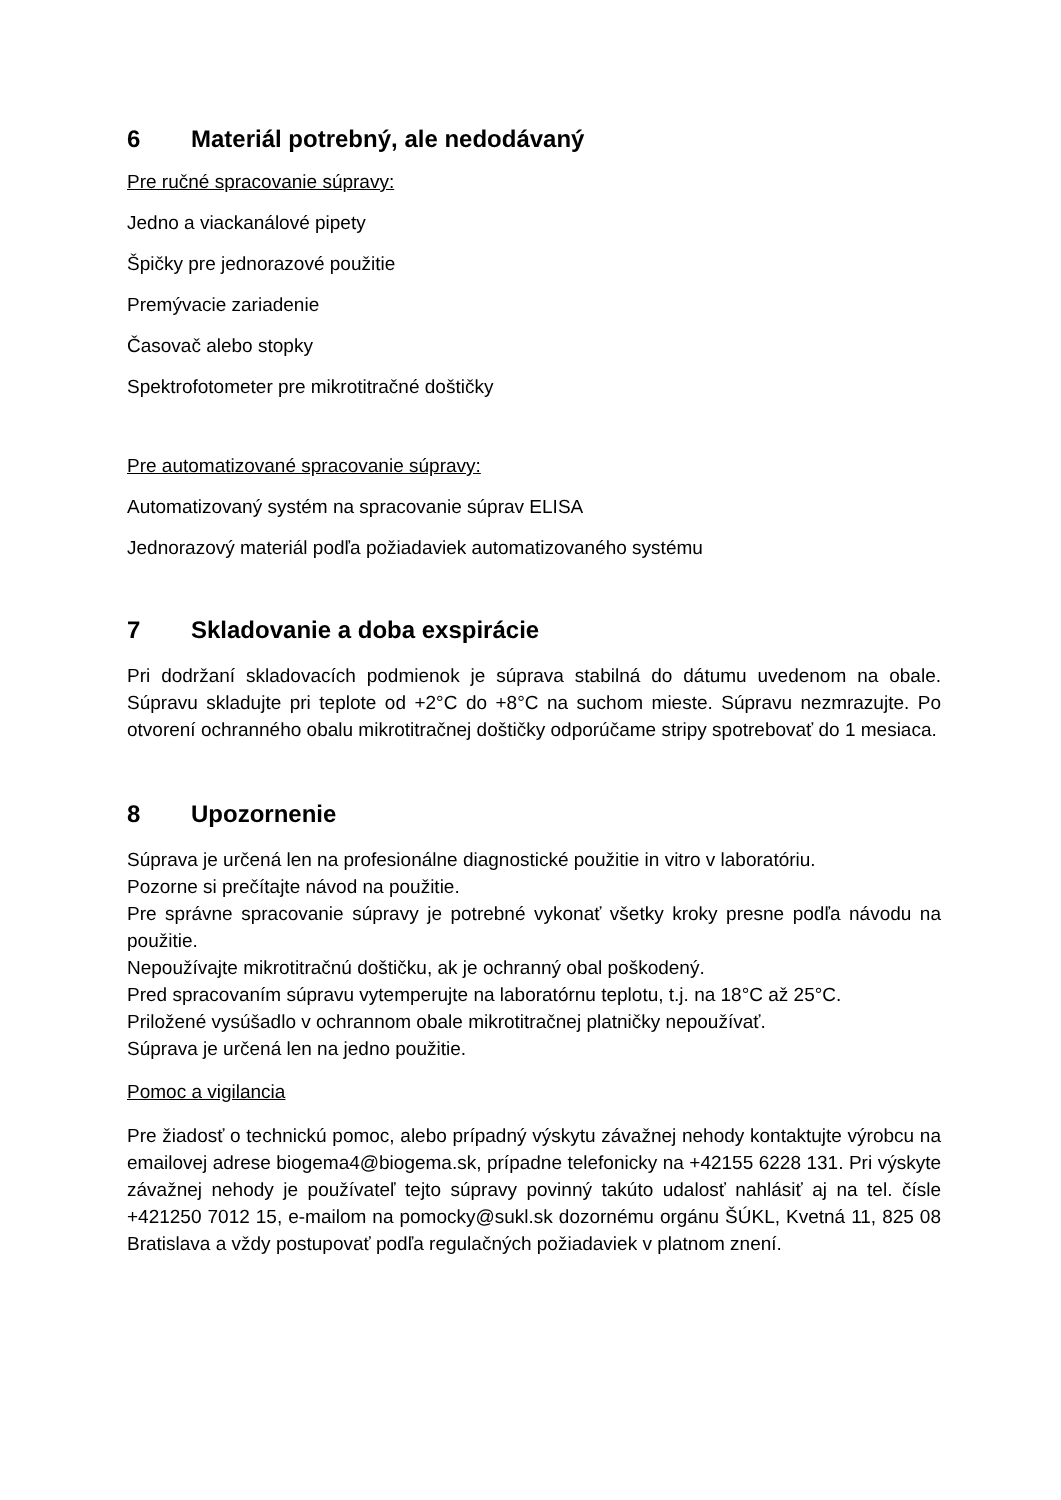6 Materiál potrebný, ale nedodávaný
Pre ručné spracovanie súpravy:
Jedno a viackanálové pipety
Špičky pre jednorazové použitie
Premývacie zariadenie
Časovač alebo stopky
Spektrofotometer pre mikrotitračné doštičky
Pre automatizované spracovanie súpravy:
Automatizovaný systém na spracovanie súprav ELISA
Jednorazový materiál podľa požiadaviek automatizovaného systému
7 Skladovanie a doba exspirácie
Pri dodržaní skladovacích podmienok je súprava stabilná do dátumu uvedenom na obale. Súpravu skladujte pri teplote od +2°C do +8°C na suchom mieste. Súpravu nezmrazujte. Po otvorení ochranného obalu mikrotitračnej doštičky odporúčame stripy spotrebovať do 1 mesiaca.
8 Upozornenie
Súprava je určená len na profesionálne diagnostické použitie in vitro v laboratóriu.
Pozorne si prečítajte návod na použitie.
Pre správne spracovanie súpravy je potrebné vykonať všetky kroky presne podľa návodu na použitie.
Nepoužívajte mikrotitračnú doštičku, ak je ochranný obal poškodený.
Pred spracovaním súpravu vytemperujte na laboratórnu teplotu, t.j. na 18°C až 25°C.
Priložené vysúšadlo v ochrannom obale mikrotitračnej platničky nepoužívať.
Súprava je určená len na jedno použitie.
Pomoc a vigilancia
Pre žiadosť o technickú pomoc, alebo prípadný výskytu závažnej nehody kontaktujte výrobcu na emailovej adrese biogema4@biogema.sk, prípadne telefonicky na +42155 6228 131. Pri výskyte závažnej nehody je používateľ tejto súpravy povinný takúto udalosť nahlásiť aj na tel. čísle +421250 7012 15, e-mailom na pomocky@sukl.sk dozornému orgánu ŠÚKL, Kvetná 11, 825 08 Bratislava a vždy postupovať podľa regulačných požiadaviek v platnom znení.